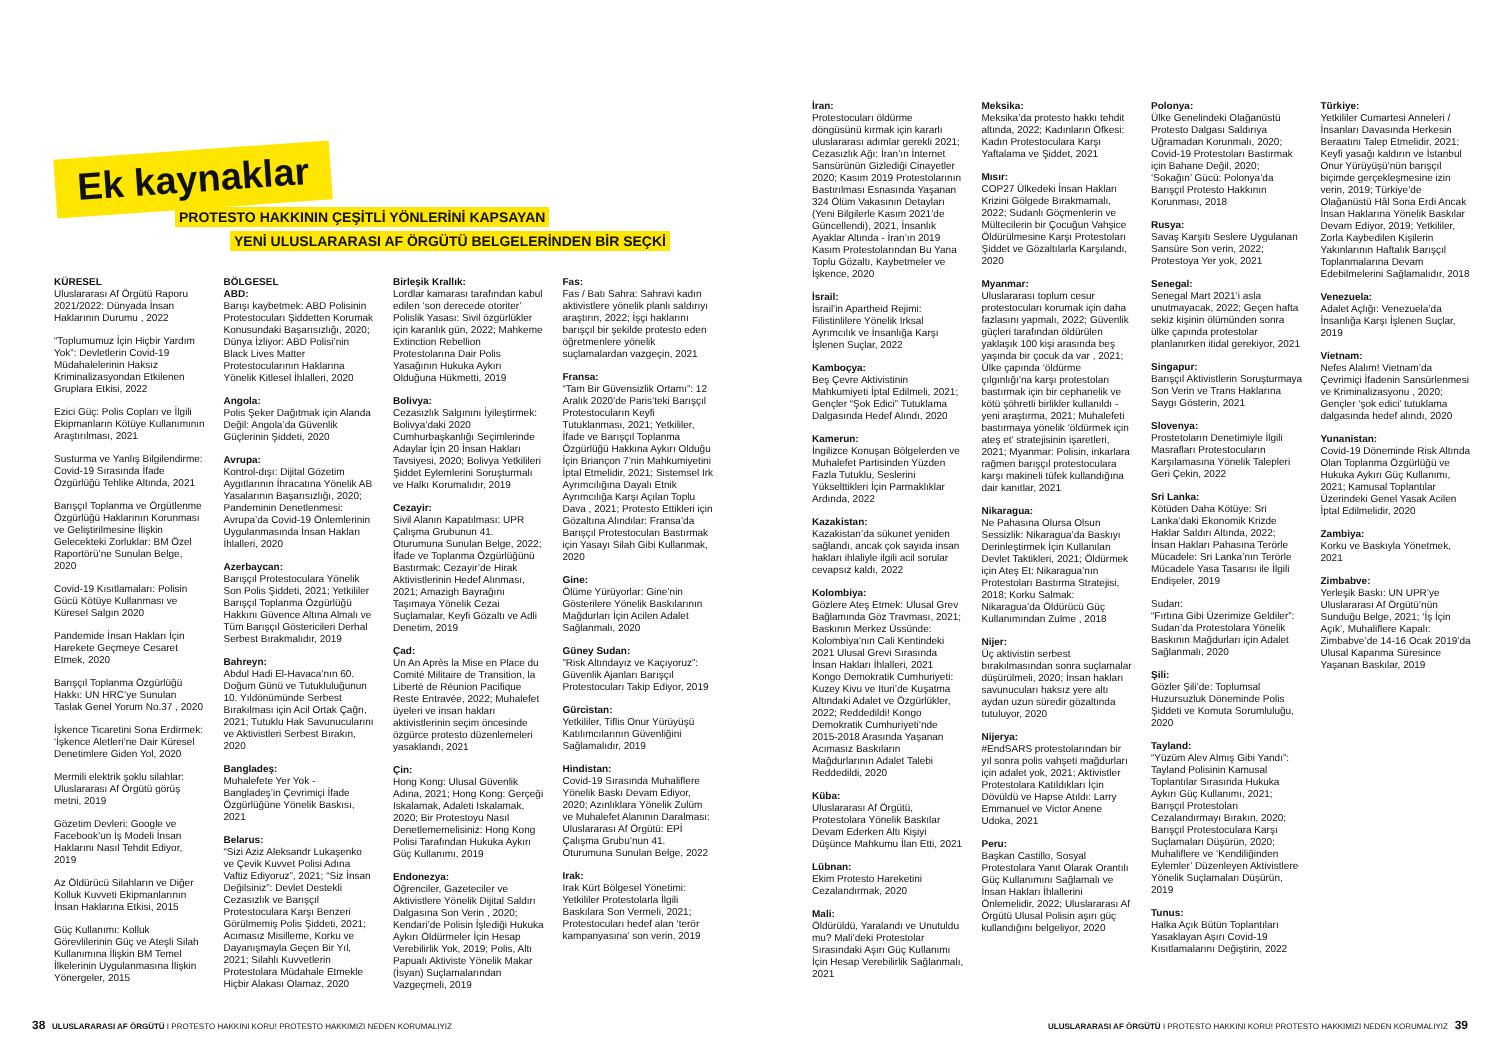Ek kaynaklar
PROTESTO HAKKININ ÇEŞİTLİ YÖNLERİNİ KAPSAYAN
YENİ ULUSLARARASI AF ÖRGÜTÜ BELGELERİNDEN BİR SEÇKİ
KÜRESEL
Uluslararası Af Örgütü Raporu 2021/2022: Dünyada İnsan Haklarının Durumu , 2022
“Toplumumuz İçin Hiçbir Yardım Yok”: Devletlerin Covid-19 Müdahalelerinin Haksız Kriminalizasyondan Etkilenen Gruplara Etkisi, 2022
Ezici Güç: Polis Copları ve İlgili Ekipmanların Kötüye Kullanımının Araştırılması, 2021
Susturma ve Yanlış Bilgilendirme: Covid-19 Sırasında İfade Özgürlüğü Tehlike Altında, 2021
Barışçıl Toplanma ve Örgütlenme Özgürlüğü Haklarının Korunması ve Geliştirilmesine İlişkin Gelecekteki Zorluklar: BM Özel Raportörü’ne Sunulan Belge, 2020
Covid-19 Kısıtlamaları: Polisin Gücü Kötüye Kullanması ve Küresel Salgın 2020
Pandemide İnsan Hakları İçin Harekete Geçmeye Cesaret Etmek, 2020
Barışçıl Toplanma Özgürlüğü Hakkı: UN HRC’ye Sunulan Taslak Genel Yorum No.37 , 2020
İşkence Ticaretini Sona Erdirmek: ‘İşkence Aletleri’ne Dair Küresel Denetimlere Giden Yol, 2020
Mermili elektrik şoklu silahlar: Uluslararası Af Örgütü görüş metni, 2019
Gözetim Devleri: Google ve Facebook’un İş Modeli İnsan Haklarını Nasıl Tehdit Ediyor, 2019
Az Öldürücü Silahların ve Diğer Kolluk Kuvveti Ekipmanlarının İnsan Haklarına Etkisi, 2015
Güç Kullanımı: Kolluk Görevlilerinin Güç ve Ateşli Silah Kullanımına İlişkin BM Temel İlkelerinin Uygulanmasına İlişkin Yönergeler, 2015
BÖLGESEL
ABD:
Barışı kaybetmek: ABD Polisinin Protestocuları Şiddetten Korumak Konusundaki Başarısızlığı, 2020; Dünya İzliyor: ABD Polisi’nin Black Lives Matter Protestocularının Haklarına Yönelik Kitlesel İhlalleri, 2020
Angola:
Polis Şeker Dağıtmak için Alanda Değil: Angola’da Güvenlik Güçlerinin Şiddeti, 2020
Avrupa:
Kontrol-dışı: Dijital Gözetim Aygıtlarının İhracatına Yönelik AB Yasalarının Başarısızlığı, 2020; Pandeminin Denetlenmesi: Avrupa’da Covid-19 Önlemlerinin Uygulanmasında İnsan Hakları İhlalleri, 2020
Azerbaycan:
Barışçıl Protestoculara Yönelik Son Polis Şiddeti, 2021; Yetkililer Barışçıl Toplanma Özgürlüğü Hakkını Güvence Altına Almalı ve Tüm Barışçıl Göstericileri Derhal Serbest Bırakmalıdır, 2019
Bahreyn:
Abdul Hadi El-Havaca’nın 60. Doğum Günü ve Tutukluluğunun 10. Yıldönümünde Serbest Bırakılması için Acil Ortak Çağrı, 2021; Tutuklu Hak Savunucularını ve Aktivistleri Serbest Bırakın, 2020
Bangladeş:
Muhalefete Yer Yok - Bangladeş’in Çevrimiçi İfade Özgürlüğüne Yönelik Baskısı, 2021
Belarus:
“Sizi Aziz Aleksandr Lukaşenko ve Çevik Kuvvet Polisi Adına Vaftiz Ediyoruz”, 2021; “Siz İnsan Değilsiniz”: Devlet Destekli Cezasızlık ve Barışçıl Protestoculara Karşı Benzeri Görülmemiş Polis Şiddeti, 2021; Acımasız Misilleme, Korku ve Dayanışmayla Geçen Bir Yıl, 2021; Silahlı Kuvvetlerin Protestolara Müdahale Etmekle Hiçbir Alakası Olamaz, 2020
Birleşik Krallık:
Lordlar kamarası tarafından kabul edilen ‘son derecede otoriter’ Polislik Yasası: Sivil özgürlükler için karanlık gün, 2022; Mahkeme Extinction Rebellion Protestolarına Dair Polis Yasağının Hukuka Aykırı Olduğuna Hükmetti, 2019
Bolivya:
Cezasızlık Salgınını İyileştirmek: Bolivya’daki 2020 Cumhurbaşkanlığı Seçimlerinde Adaylar İçin 20 İnsan Hakları Tavsiyesi, 2020; Bolivya Yetkilileri Şiddet Eylemlerini Soruşturmalı ve Halkı Korumalıdır, 2019
Cezayir:
Sivil Alanın Kapatılması: UPR Çalışma Grubunun 41. Oturumuna Sunulan Belge, 2022; İfade ve Toplanma Özgürlüğünü Bastırmak: Cezayir’de Hirak Aktivistlerinin Hedef Alınması, 2021; Amazigh Bayrağını Taşımaya Yönelik Cezai Suçlamalar, Keyfi Gözaltı ve Adli Denetim, 2019
Çad:
Un An Après la Mise en Place du Comité Militaire de Transition, la Liberté de Réunion Pacifique Reste Entravée, 2022; Muhalefet üyeleri ve insan hakları aktivistlerinin seçim öncesinde özgürce protesto düzenlemeleri yasaklandı, 2021
Çin:
Hong Kong: Ulusal Güvenlik Adına, 2021; Hong Kong: Gerçeği Iskalamak, Adaleti Iskalamak, 2020; Bir Protestoyu Nasıl Denetlememelisiniz: Hong Kong Polisi Tarafından Hukuka Aykırı Güç Kullanımı, 2019
Endonezya:
Öğrenciler, Gazeteciler ve Aktivistlere Yönelik Dijital Saldırı Dalgasına Son Verin , 2020; Kendari’de Polisin İşlediği Hukuka Aykırı Öldürmeler İçin Hesap Verebilirlik Yok, 2019; Polis, Altı Papualı Aktiviste Yönelik Makar (İsyan) Suçlamalarından Vazgeçmeli, 2019
Fas:
Fas / Batı Sahra: Sahravi kadın aktivistlere yönelik planlı saldırıyı araştırın, 2022; İşçi haklarını barışçıl bir şekilde protesto eden öğretmenlere yönelik suçlamalardan vazgeçin, 2021
Fransa:
“Tam Bir Güvensizlik Ortamı”: 12 Aralık 2020’de Paris’teki Barışçıl Protestocuların Keyfi Tutuklanması, 2021; Yetkililer, İfade ve Barışçıl Toplanma Özgürlüğü Hakkına Aykırı Olduğu İçin Briançon 7’nin Mahkumiyetini İptal Etmelidir, 2021; Sistemsel Irk Ayrımcılığına Dayalı Etnik Ayrımcılığa Karşı Açılan Toplu Dava , 2021; Protesto Ettikleri için Gözaltına Alındılar: Fransa’da Barışçıl Protestocuları Bastırmak için Yasayı Silah Gibi Kullanmak, 2020
Gine:
Ölüme Yürüyorlar: Gine’nin Gösterilere Yönelik Baskılarının Mağdurları İçin Acilen Adalet Sağlanmalı, 2020
Güney Sudan:
”Risk Altındayız ve Kaçıyoruz”: Güvenlik Ajanları Barışçıl Protestocuları Takip Ediyor, 2019
Gürcistan:
Yetkililer, Tiflis Onur Yürüyüşü Katılımcılarının Güvenliğini Sağlamalıdır, 2019
Hindistan:
Covid-19 Sırasında Muhaliflere Yönelik Baskı Devam Ediyor, 2020; Azınlıklara Yönelik Zulüm ve Muhalefet Alanının Daralması: Uluslararası Af Örgütü: EPİ Çalışma Grubu’nun 41. Oturumuna Sunulan Belge, 2022
Irak:
Irak Kürt Bölgesel Yönetimi: Yetkililer Protestolarla İlgili Baskılara Son Vermeli, 2021; Protestocuları hedef alan ‘terör kampanyasına’ son verin, 2019
38 ULUSLARARASI AF ÖRGÜTÜ I PROTESTO HAKKINI KORU! PROTESTO HAKKIMIZI NEDEN KORUMALIYIZ
İran:
Protestocuları öldürme döngüsünü kırmak için kararlı uluslararası adımlar gerekli 2021; Cezasızlık Ağı: İran’ın İnternet Sansürünün Gizlediği Cinayetler 2020; Kasım 2019 Protestolarının Bastırılması Esnasında Yaşanan 324 Ölüm Vakasının Detayları (Yeni Bilgilerle Kasım 2021’de Güncellendi), 2021, İnsanlık Ayaklar Altında - İran’ın 2019 Kasım Protestolarından Bu Yana Toplu Gözaltı, Kaybetmeler ve İşkence, 2020
İsrail:
İsrail’in Apartheid Rejimi: Filistinlilere Yönelik Irksal Ayrımcılık ve İnsanlığa Karşı İşlenen Suçlar, 2022
Kamboçya:
Beş Çevre Aktivistinin Mahkumiyeti İptal Edilmeli, 2021; Gençler “Şok Edici” Tutuklama Dalgasında Hedef Alındı, 2020
Kamerun:
İngilizce Konuşan Bölgelerden ve Muhalefet Partisinden Yüzden Fazla Tutuklu, Seslerini Yükselttikleri İçin Parmaklıklar Ardında, 2022
Kazakistan:
Kazakistan’da sükunet yeniden sağlandı, ancak çok sayıda insan hakları ihlaliyle ilgili acil sorular cevapsız kaldı, 2022
Kolombiya:
Gözlere Ateş Etmek: Ulusal Grev Bağlamında Göz Travması, 2021; Baskının Merkez Üssünde: Kolombiya’nın Cali Kentindeki 2021 Ulusal Grevi Sırasında İnsan Hakları İhlalleri, 2021 Kongo Demokratik Cumhuriyeti: Kuzey Kivu ve Ituri’de Kuşatma Altındaki Adalet ve Özgürlükler, 2022; Reddedildi! Kongo Demokratik Cumhuriyeti’nde 2015-2018 Arasında Yaşanan Acımasız Baskıların Mağdurlarının Adalet Talebi Reddedildi, 2020
Küba:
Uluslararası Af Örgütü, Protestolara Yönelik Baskılar Devam Ederken Altı Kişiyi Düşünce Mahkumu İlan Etti, 2021
Lübnan:
Ekim Protesto Hareketini Cezalandırmak, 2020
Mali:
Öldürüldü, Yaralandı ve Unutuldu mu? Mali’deki Protestolar Sırasındaki Aşırı Güç Kullanımı İçin Hesap Verebilirlik Sağlanmalı, 2021
Meksika:
Meksika’da protesto hakkı tehdit altında, 2022; Kadınların Öfkesi: Kadın Protestoculara Karşı Yaftalama ve Şiddet, 2021
Mısır:
COP27 Ülkedeki İnsan Hakları Krizini Gölgede Bırakmamalı, 2022; Sudanlı Göçmenlerin ve Mültecilerin bir Çocuğun Vahşice Öldürülmesine Karşı Protestoları Şiddet ve Gözaltılarla Karşılandı, 2020
Myanmar:
Uluslararası toplum cesur protestocuları korumak için daha fazlasını yapmalı, 2022; Güvenlik güçleri tarafından öldürülen yaklaşık 100 kişi arasında beş yaşında bir çocuk da var , 2021; Ülke çapında ‘öldürme çılgınlığı’na karşı protestoları bastırmak için bir cephanelik ve kötü şöhretli birlikler kullanıldı - yeni araştırma, 2021; Muhalefeti bastırmaya yönelik ‘öldürmek için ateş et’ stratejisinin işaretleri, 2021; Myanmar: Polisin, inkarlara rağmen barışçıl protestoculara karşı makineli tüfek kullandığına dair kanıtlar, 2021
Nikaragua:
Ne Pahasına Olursa Olsun Sessizlik: Nikaragua’da Baskıyı Derinleştirmek İçin Kullanılan Devlet Taktikleri, 2021; Öldürmek için Ateş Et: Nikaragua’nın Protestoları Bastırma Stratejisi, 2018; Korku Salmak: Nikaragua’da Öldürücü Güç Kullanımından Zulme , 2018
Nijer:
Üç aktivistin serbest bırakılmasından sonra suçlamalar düşürülmeli, 2020; İnsan hakları savunucuları haksız yere altı aydan uzun süredir gözaltında tutuluyor, 2020
Nijerya:
#EndSARS protestolarından bir yıl sonra polis vahşeti mağdurları için adalet yok, 2021; Aktivistler Protestolara Katıldıkları İçin Dövüldü ve Hapse Atıldı: Larry Emmanuel ve Victor Anene Udoka, 2021
Peru:
Başkan Castillo, Sosyal Protestolara Yanıt Olarak Orantılı Güç Kullanımını Sağlamalı ve İnsan Hakları İhlallerini Önlemelidir, 2022; Uluslararası Af Örgütü Ulusal Polisin aşırı güç kullandığını belgeliyor, 2020
Polonya:
Ülke Genelindeki Olağanüstü Protesto Dalgası Saldırıya Uğramadan Korunmalı, 2020; Covid-19 Protestoları Bastırmak için Bahane Değil, 2020; ‘Sokağın’ Gücü: Polonya’da Barışçıl Protesto Hakkının Korunması, 2018
Rusya:
Savaş Karşıtı Seslere Uygulanan Sansüre Son verin, 2022; Protestoya Yer yok, 2021
Senegal:
Senegal Mart 2021’i asla unutmayacak, 2022; Geçen hafta sekiz kişinin ölümünden sonra ülke çapında protestolar planlanırken itidal gerekiyor, 2021
Singapur:
Barışçıl Aktivistlerin Soruşturmaya Son Verin ve Trans Haklarına Saygı Gösterin, 2021
Slovenya:
Prostetoların Denetimiyle İlgili Masrafları Protestocuların Karşılamasına Yönelik Talepleri Geri Çekin, 2022
Sri Lanka:
Kötüden Daha Kötüye: Sri Lanka’daki Ekonomik Krizde Haklar Saldırı Altında, 2022; İnsan Hakları Pahasına Terörle Mücadele: Sri Lanka’nın Terörle Mücadele Yasa Tasarısı ile İlgili Endişeler, 2019
Sudan:
“Fırtına Gibi Üzerimize Geldiler”: Sudan’da Protestolara Yönelik Baskının Mağdurları için Adalet Sağlanmalı, 2020
Şili:
Gözler Şili’de: Toplumsal Huzursuzluk Döneminde Polis Şiddeti ve Komuta Sorumluluğu, 2020
Tayland:
“Yüzüm Alev Almış Gibi Yandı”: Tayland Polisinin Kamusal Toplantılar Sırasında Hukuka Aykırı Güç Kullanımı, 2021; Barışçıl Protestoları Cezalandırmayı Bırakın, 2020; Barışçıl Protestoculara Karşı Suçlamaları Düşürün, 2020; Muhaliflere ve ‘Kendiliğinden Eylemler’ Düzenleyen Aktivistlere Yönelik Suçlamaları Düşürün, 2019
Tunus:
Halka Açık Bütün Toplantıları Yasaklayan Aşırı Covid-19 Kısıtlamalarını Değiştirin, 2022
Türkiye:
Yetkililer Cumartesi Anneleri / İnsanları Davasında Herkesin Beraatını Talep Etmelidir, 2021; Keyfi yasağı kaldırın ve İstanbul Onur Yürüyüşü’nün barışçıl biçimde gerçekleşmesine izin verin, 2019; Türkiye’de Olağanüstü Hâl Sona Erdi Ancak İnsan Haklarına Yönelik Baskılar Devam Ediyor, 2019; Yetkililer, Zorla Kaybedilen Kişilerin Yakınlarının Haftalık Barışçıl Toplanmalarına Devam Edebilmelerini Sağlamalıdır, 2018
Venezuela:
Adalet Açlığı: Venezuela’da İnsanlığa Karşı İşlenen Suçlar, 2019
Vietnam:
Nefes Alalım! Vietnam’da Çevrimiçi İfadenin Sansürlenmesi ve Kriminalizasyonu , 2020; Gençler ‘şok edici’ tutuklama dalgasında hedef alındı, 2020
Yunanistan:
Covid-19 Döneminde Risk Altında Olan Toplanma Özgürlüğü ve Hukuka Aykırı Güç Kullanımı, 2021; Kamusal Toplantılar Üzerindeki Genel Yasak Acilen İptal Edilmelidir, 2020
Zambiya:
Korku ve Baskıyla Yönetmek, 2021
Zimbabve:
Yerleşik Baskı: UN UPR’ye Uluslararası Af Örgütü’nün Sunduğu Belge, 2021; ‘İş İçin Açık’, Muhaliflere Kapalı: Zimbabve’de 14-16 Ocak 2019’da Ulusal Kapanma Süresince Yaşanan Baskılar, 2019
ULUSLARARASI AF ÖRGÜTÜ I PROTESTO HAKKINI KORU! PROTESTO HAKKIMIZI NEDEN KORUMALIYIZ 39